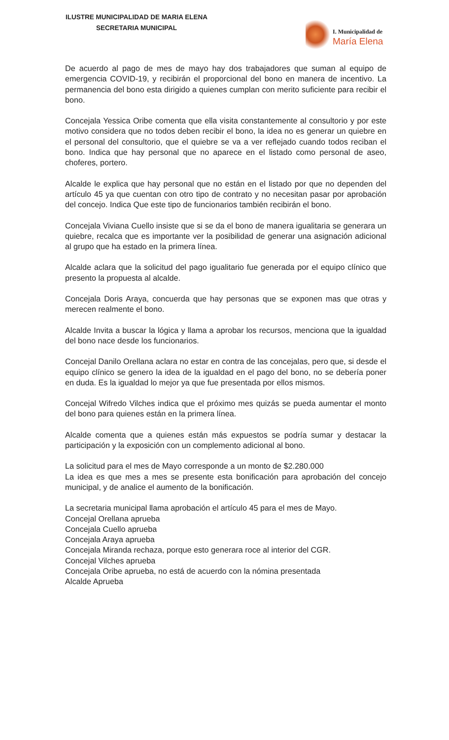ILUSTRE MUNICIPALIDAD DE MARIA ELENA
SECRETARIA MUNICIPAL
I. Municipalidad de
María Elena
De acuerdo al pago de mes de mayo hay dos trabajadores que suman al equipo de emergencia COVID-19, y recibirán el proporcional del bono en manera de incentivo. La permanencia del bono esta dirigido a quienes cumplan con merito suficiente para recibir el bono.
Concejala Yessica Oribe comenta que ella visita constantemente al consultorio y por este motivo considera que no todos deben recibir el bono, la idea no es generar un quiebre en el personal del consultorio, que el quiebre se va a ver reflejado cuando todos reciban el bono. Indica que hay personal que no aparece en el listado como personal de aseo, choferes, portero.
Alcalde le explica que hay personal que no están en el listado por que no dependen del artículo 45 ya que cuentan con otro tipo de contrato y no necesitan pasar por aprobación del concejo. Indica Que este tipo de funcionarios también recibirán el bono.
Concejala Viviana Cuello insiste que si se da el bono de manera igualitaria se generara un quiebre, recalca que es importante ver la posibilidad de generar una asignación adicional al grupo que ha estado en la primera línea.
Alcalde aclara que la solicitud del pago igualitario fue generada por el equipo clínico que presento la propuesta al alcalde.
Concejala Doris Araya, concuerda que hay personas que se exponen mas que otras y merecen realmente el bono.
Alcalde Invita a buscar la lógica y llama a aprobar los recursos, menciona que la igualdad del bono nace desde los funcionarios.
Concejal Danilo Orellana aclara no estar en contra de las concejalas, pero que, si desde el equipo clínico se genero la idea de la igualdad en el pago del bono, no se debería poner en duda. Es la igualdad lo mejor ya que fue presentada por ellos mismos.
Concejal Wifredo Vilches indica que el próximo mes quizás se pueda aumentar el monto del bono para quienes están en la primera línea.
Alcalde comenta que a quienes están más expuestos se podría sumar y destacar la participación y la exposición con un complemento adicional al bono.
La solicitud para el mes de Mayo corresponde a un monto de $2.280.000
La idea es que mes a mes se presente esta bonificación para aprobación del concejo municipal, y de analice el aumento de la bonificación.
La secretaria municipal llama aprobación el artículo 45 para el mes de Mayo.
Concejal Orellana aprueba
Concejala Cuello aprueba
Concejala Araya aprueba
Concejala Miranda rechaza, porque esto generara roce al interior del CGR.
Concejal Vilches aprueba
Concejala Oribe aprueba, no está de acuerdo con la nómina presentada
Alcalde Aprueba